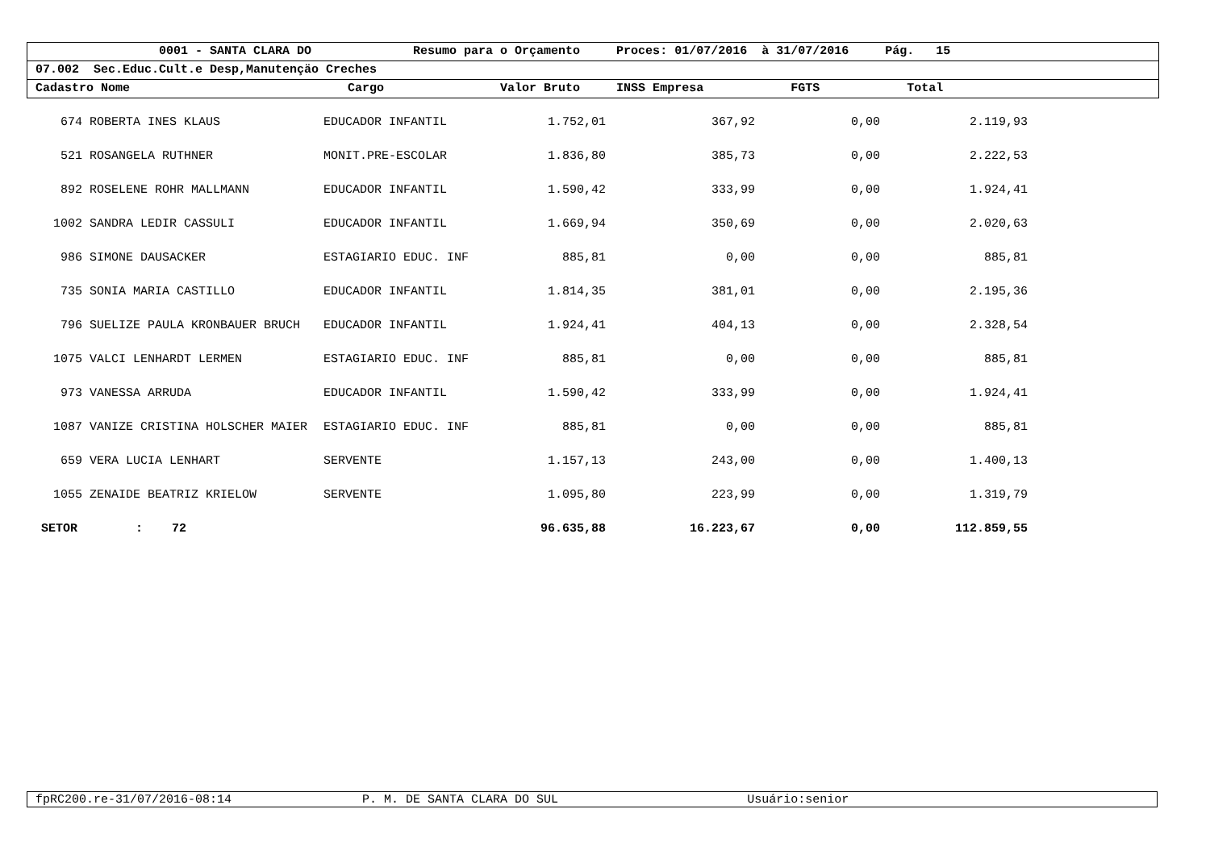0001 - SANTA CLARA DO Resumo para o Orçamento Proces: 01/07/2016 à 31/07/2016 Pág. 15
07.002 Sec.Educ.Cult.e Desp,Manutençäo Creches
Cadastro Nome Cargo Valor Bruto INSS Empresa FGTS Total
| 674 | ROBERTA INES KLAUS | EDUCADOR INFANTIL | 1.752,01 | 367,92 | 0,00 | 2.119,93 | |
| 521 | ROSANGELA RUTHNER | MONIT.PRE-ESCOLAR | 1.836,80 | 385,73 | 0,00 | 2.222,53 | |
| 892 | ROSELENE ROHR MALLMANN | EDUCADOR INFANTIL | 1.590,42 | 333,99 | 0,00 | 1.924,41 | |
| 1002 | SANDRA LEDIR CASSULI | EDUCADOR INFANTIL | 1.669,94 | 350,69 | 0,00 | 2.020,63 | |
| 986 | SIMONE DAUSACKER | ESTAGIARIO EDUC. INF | 885,81 | 0,00 | 0,00 | 885,81 | |
| 735 | SONIA MARIA CASTILLO | EDUCADOR INFANTIL | 1.814,35 | 381,01 | 0,00 | 2.195,36 | |
| 796 | SUELIZE PAULA KRONBAUER BRUCH | EDUCADOR INFANTIL | 1.924,41 | 404,13 | 0,00 | 2.328,54 | |
| 1075 | VALCI LENHARDT LERMEN | ESTAGIARIO EDUC. INF | 885,81 | 0,00 | 0,00 | 885,81 | |
| 973 | VANESSA ARRUDA | EDUCADOR INFANTIL | 1.590,42 | 333,99 | 0,00 | 1.924,41 | |
| 1087 | VANIZE CRISTINA HOLSCHER MAIER | ESTAGIARIO EDUC. INF | 885,81 | 0,00 | 0,00 | 885,81 | |
| 659 | VERA LUCIA LENHART | SERVENTE | 1.157,13 | 243,00 | 0,00 | 1.400,13 | |
| 1055 | ZENAIDE BEATRIZ KRIELOW | SERVENTE | 1.095,80 | 223,99 | 0,00 | 1.319,79 | |
| SETOR : 72 | | | 96.635,88 | 16.223,67 | 0,00 | 112.859,55 | |
fpRC200.re-31/07/2016-08:14 P. M. DE SANTA CLARA DO SUL Usuário:senior